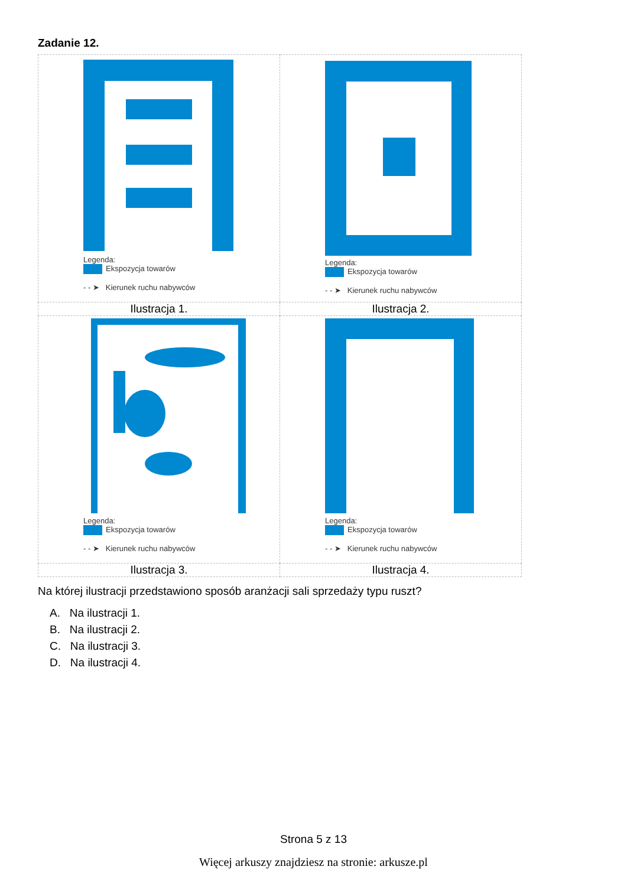Zadanie 12.
| Legenda: Ekspozycja towarów - - ➤ Kierunek ruchu nabywców | Legenda: Ekspozycja towarów - - ➤ Kierunek ruchu nabywców |
| Ilustracja 1. | Ilustracja 2. |
| Legenda: Ekspozycja towarów - - ➤ Kierunek ruchu nabywców | Legenda: Ekspozycja towarów - - ➤ Kierunek ruchu nabywców |
| Ilustracja 3. | Ilustracja 4. |
Na której ilustracji przedstawiono sposób aranżacji sali sprzedaży typu ruszt?
A. Na ilustracji 1.
B. Na ilustracji 2.
C. Na ilustracji 3.
D. Na ilustracji 4.
Strona 5 z 13
Więcej arkuszy znajdziesz na stronie: arkusze.pl